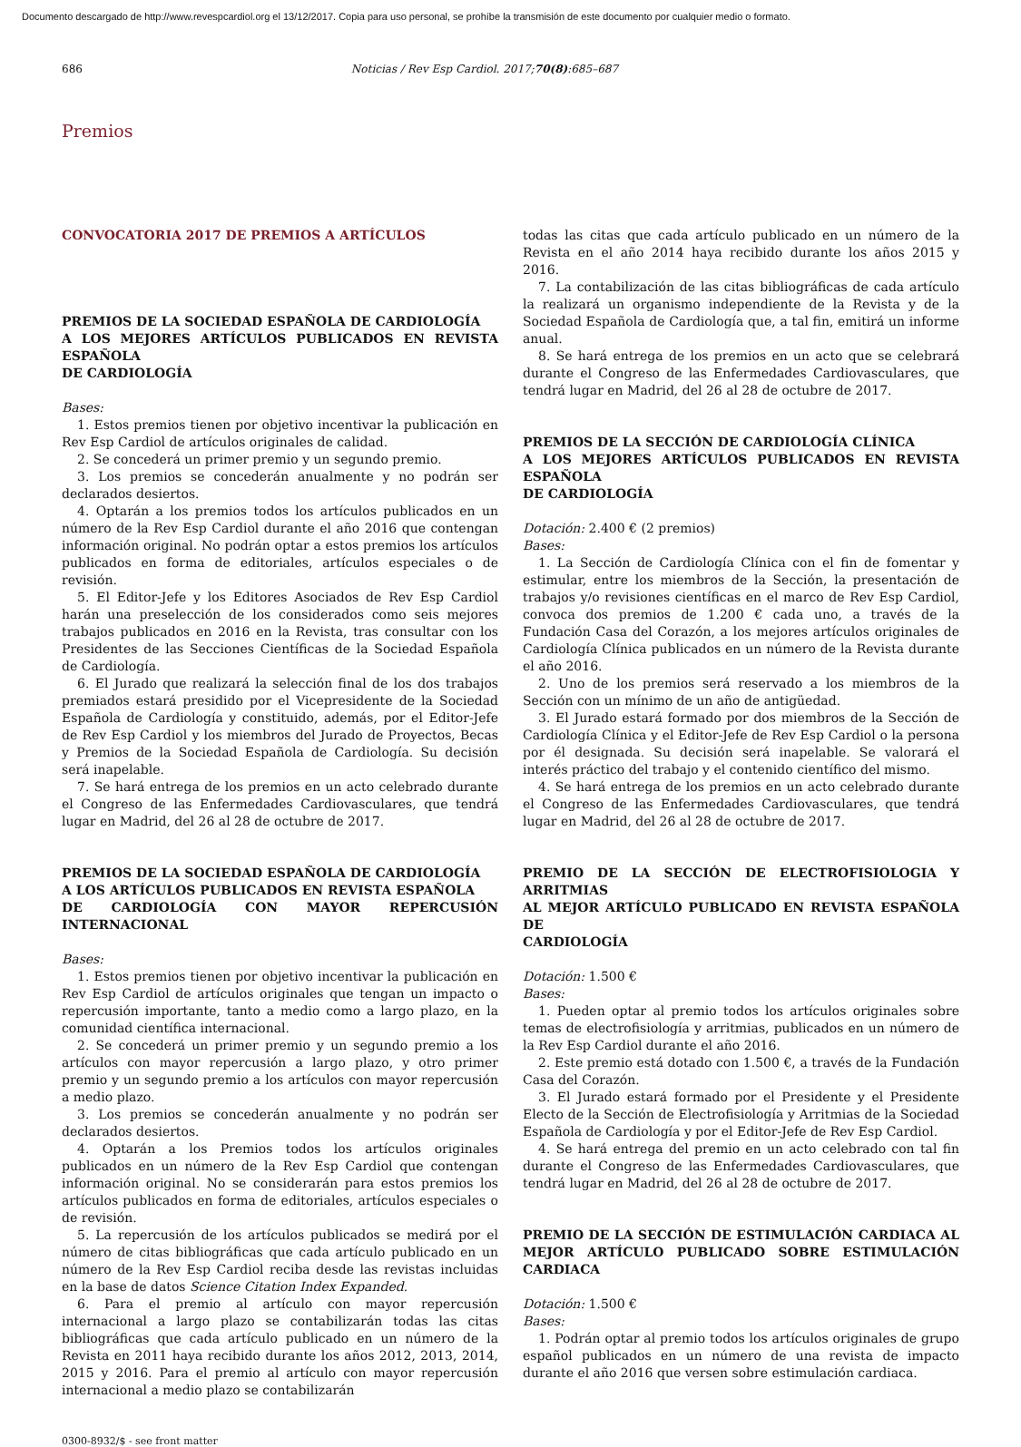Documento descargado de http://www.revespcardiol.org el 13/12/2017. Copia para uso personal, se prohíbe la transmisión de este documento por cualquier medio o formato.
686 Noticias / Rev Esp Cardiol. 2017;70(8):685–687
Premios
CONVOCATORIA 2017 DE PREMIOS A ARTÍCULOS
PREMIOS DE LA SOCIEDAD ESPAÑOLA DE CARDIOLOGÍA
A LOS MEJORES ARTÍCULOS PUBLICADOS EN REVISTA ESPAÑOLA
DE CARDIOLOGÍA
Bases:
1. Estos premios tienen por objetivo incentivar la publicación en Rev Esp Cardiol de artículos originales de calidad.
2. Se concederá un primer premio y un segundo premio.
3. Los premios se concederán anualmente y no podrán ser declarados desiertos.
4. Optarán a los premios todos los artículos publicados en un número de la Rev Esp Cardiol durante el año 2016 que contengan información original. No podrán optar a estos premios los artículos publicados en forma de editoriales, artículos especiales o de revisión.
5. El Editor-Jefe y los Editores Asociados de Rev Esp Cardiol harán una preselección de los considerados como seis mejores trabajos publicados en 2016 en la Revista, tras consultar con los Presidentes de las Secciones Científicas de la Sociedad Española de Cardiología.
6. El Jurado que realizará la selección final de los dos trabajos premiados estará presidido por el Vicepresidente de la Sociedad Española de Cardiología y constituido, además, por el Editor-Jefe de Rev Esp Cardiol y los miembros del Jurado de Proyectos, Becas y Premios de la Sociedad Española de Cardiología. Su decisión será inapelable.
7. Se hará entrega de los premios en un acto celebrado durante el Congreso de las Enfermedades Cardiovasculares, que tendrá lugar en Madrid, del 26 al 28 de octubre de 2017.
PREMIOS DE LA SOCIEDAD ESPAÑOLA DE CARDIOLOGÍA
A LOS ARTÍCULOS PUBLICADOS EN REVISTA ESPAÑOLA
DE CARDIOLOGÍA CON MAYOR REPERCUSIÓN INTERNACIONAL
Bases:
1. Estos premios tienen por objetivo incentivar la publicación en Rev Esp Cardiol de artículos originales que tengan un impacto o repercusión importante, tanto a medio como a largo plazo, en la comunidad científica internacional.
2. Se concederá un primer premio y un segundo premio a los artículos con mayor repercusión a largo plazo, y otro primer premio y un segundo premio a los artículos con mayor repercusión a medio plazo.
3. Los premios se concederán anualmente y no podrán ser declarados desiertos.
4. Optarán a los Premios todos los artículos originales publicados en un número de la Rev Esp Cardiol que contengan información original. No se considerarán para estos premios los artículos publicados en forma de editoriales, artículos especiales o de revisión.
5. La repercusión de los artículos publicados se medirá por el número de citas bibliográficas que cada artículo publicado en un número de la Rev Esp Cardiol reciba desde las revistas incluidas en la base de datos Science Citation Index Expanded.
6. Para el premio al artículo con mayor repercusión internacional a largo plazo se contabilizarán todas las citas bibliográficas que cada artículo publicado en un número de la Revista en 2011 haya recibido durante los años 2012, 2013, 2014, 2015 y 2016. Para el premio al artículo con mayor repercusión internacional a medio plazo se contabilizarán
todas las citas que cada artículo publicado en un número de la Revista en el año 2014 haya recibido durante los años 2015 y 2016.
7. La contabilización de las citas bibliográficas de cada artículo la realizará un organismo independiente de la Revista y de la Sociedad Española de Cardiología que, a tal fin, emitirá un informe anual.
8. Se hará entrega de los premios en un acto que se celebrará durante el Congreso de las Enfermedades Cardiovasculares, que tendrá lugar en Madrid, del 26 al 28 de octubre de 2017.
PREMIOS DE LA SECCIÓN DE CARDIOLOGÍA CLÍNICA
A LOS MEJORES ARTÍCULOS PUBLICADOS EN REVISTA ESPAÑOLA
DE CARDIOLOGÍA
Dotación: 2.400 € (2 premios)
Bases:
1. La Sección de Cardiología Clínica con el fin de fomentar y estimular, entre los miembros de la Sección, la presentación de trabajos y/o revisiones científicas en el marco de Rev Esp Cardiol, convoca dos premios de 1.200 € cada uno, a través de la Fundación Casa del Corazón, a los mejores artículos originales de Cardiología Clínica publicados en un número de la Revista durante el año 2016.
2. Uno de los premios será reservado a los miembros de la Sección con un mínimo de un año de antigüedad.
3. El Jurado estará formado por dos miembros de la Sección de Cardiología Clínica y el Editor-Jefe de Rev Esp Cardiol o la persona por él designada. Su decisión será inapelable. Se valorará el interés práctico del trabajo y el contenido científico del mismo.
4. Se hará entrega de los premios en un acto celebrado durante el Congreso de las Enfermedades Cardiovasculares, que tendrá lugar en Madrid, del 26 al 28 de octubre de 2017.
PREMIO DE LA SECCIÓN DE ELECTROFISIOLOGIA Y ARRITMIAS
AL MEJOR ARTÍCULO PUBLICADO EN REVISTA ESPAÑOLA DE
CARDIOLOGÍA
Dotación: 1.500 €
Bases:
1. Pueden optar al premio todos los artículos originales sobre temas de electrofisiología y arritmias, publicados en un número de la Rev Esp Cardiol durante el año 2016.
2. Este premio está dotado con 1.500 €, a través de la Fundación Casa del Corazón.
3. El Jurado estará formado por el Presidente y el Presidente Electo de la Sección de Electrofisiología y Arritmias de la Sociedad Española de Cardiología y por el Editor-Jefe de Rev Esp Cardiol.
4. Se hará entrega del premio en un acto celebrado con tal fin durante el Congreso de las Enfermedades Cardiovasculares, que tendrá lugar en Madrid, del 26 al 28 de octubre de 2017.
PREMIO DE LA SECCIÓN DE ESTIMULACIÓN CARDIACA AL MEJOR ARTÍCULO PUBLICADO SOBRE ESTIMULACIÓN CARDIACA
Dotación: 1.500 €
Bases:
1. Podrán optar al premio todos los artículos originales de grupo español publicados en un número de una revista de impacto durante el año 2016 que versen sobre estimulación cardiaca.
0300-8932/$ - see front matter